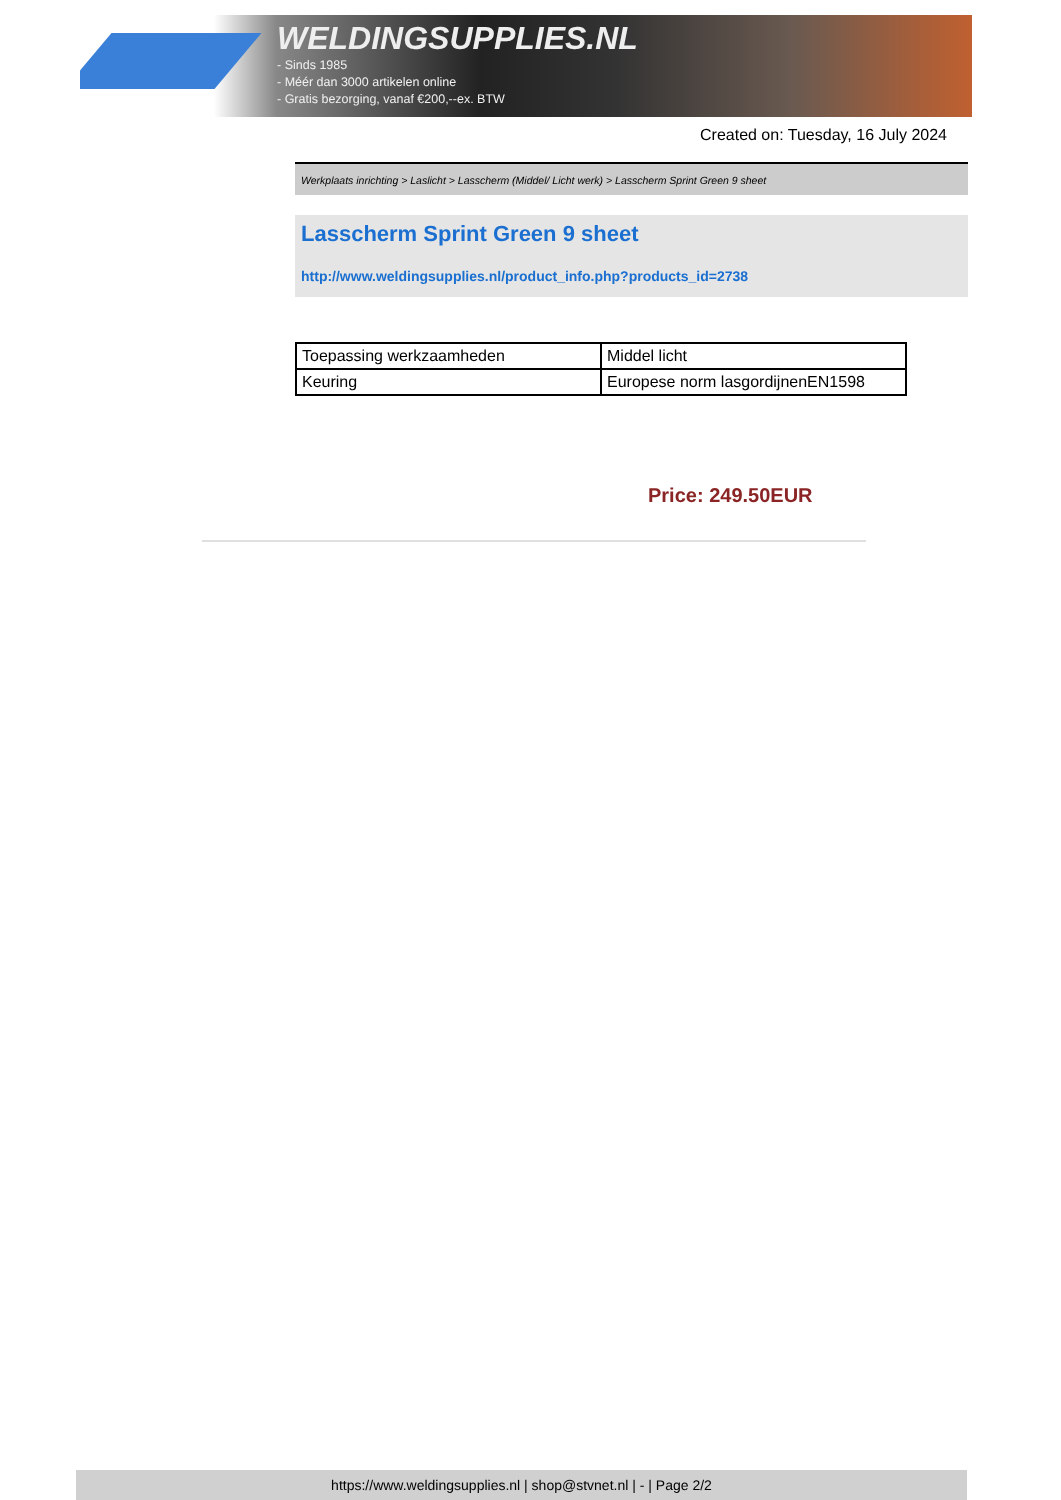WELDINGSUPPLIES.NL
- Sinds 1985
- Méér dan 3000 artikelen online
- Gratis bezorging, vanaf €200,--ex. BTW
Created on: Tuesday, 16 July 2024
Werkplaats inrichting > Laslicht > Lasscherm (Middel/ Licht werk) > Lasscherm Sprint Green 9 sheet
Lasscherm Sprint Green 9 sheet
http://www.weldingsupplies.nl/product_info.php?products_id=2738
| Toepassing werkzaamheden | Middel licht |
| Keuring | Europese norm lasgordijnenEN1598 |
Price: 249.50EUR
https://www.weldingsupplies.nl | shop@stvnet.nl | - | Page 2/2